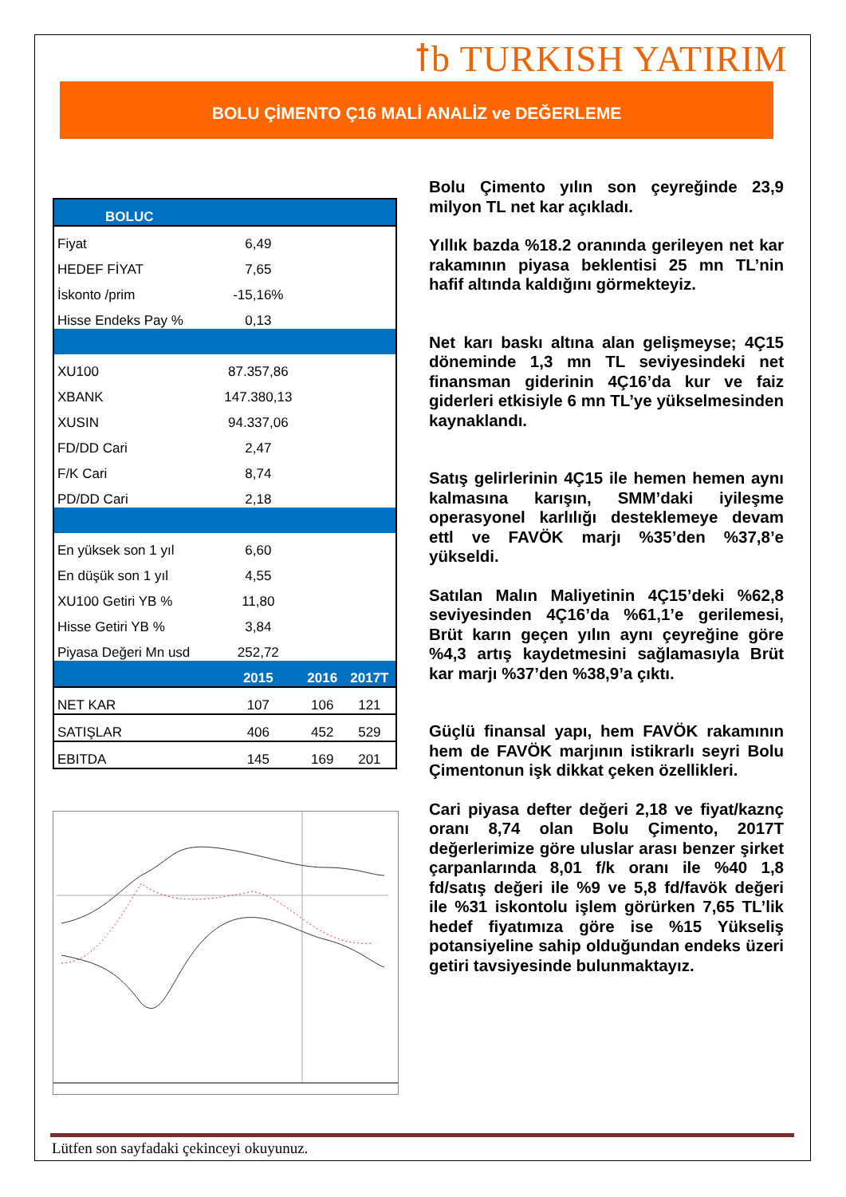ꝉb TURKISH YATIRIM
BOLU ÇİMENTO Ç16 MALİ ANALİZ ve DEĞERLEME
| BOLUC | | | |
| Fiyat | 6,49 | | |
| HEDEF FİYAT | 7,65 | | |
| İskonto /prim | -15,16% | | |
| Hisse Endeks Pay % | 0,13 | | |
| XU100 | 87.357,86 | | |
| XBANK | 147.380,13 | | |
| XUSIN | 94.337,06 | | |
| FD/DD Cari | 2,47 | | |
| F/K Cari | 8,74 | | |
| PD/DD Cari | 2,18 | | |
| En yüksek son 1 yıl | 6,60 | | |
| En düşük son 1 yıl | 4,55 | | |
| XU100 Getiri YB % | 11,80 | | |
| Hisse Getiri YB % | 3,84 | | |
| Piyasa Değeri Mn usd | 252,72 | | |
| | 2015 | 2016 | 2017T |
| NET KAR | 107 | 106 | 121 |
| SATIŞLAR | 406 | 452 | 529 |
| EBITDA | 145 | 169 | 201 |
Bolu Çimento yılın son çeyreğinde 23,9 milyon TL net kar açıkladı.
Yıllık bazda %18.2 oranında gerileyen net kar rakamının piyasa beklentisi 25 mn TL’nin hafif altında kaldığını görmekteyiz.
Net karı baskı altına alan gelişmeyse; 4Ç15 döneminde 1,3 mn TL seviyesindeki net finansman giderinin 4Ç16’da kur ve faiz giderleri etkisiyle 6 mn TL’ye yükselmesinden kaynaklandı.
Satış gelirlerinin 4Ç15 ile hemen hemen aynı kalmasına karışın, SMM’daki iyileşme operasyonel karlılığı desteklemeye devam ettl ve FAVÖK marjı %35’den %37,8’e yükseldi.
Satılan Malın Maliyetinin 4Ç15’deki %62,8 seviyesinden 4Ç16’da %61,1’e gerilemesi, Brüt karın geçen yılın aynı çeyreğine göre %4,3 artış kaydetmesini sağlamasıyla Brüt kar marjı %37’den %38,9’a çıktı.
Güçlü finansal yapı, hem FAVÖK rakamının hem de FAVÖK marjının istikrarlı seyri Bolu Çimentonun işk dikkat çeken özellikleri.
Cari piyasa defter değeri 2,18 ve fiyat/kaznç oranı 8,74 olan Bolu Çimento, 2017T değerlerimize göre uluslar arası benzer şirket çarpanlarında 8,01 f/k oranı ile %40 1,8 fd/satış değeri ile %9 ve 5,8 fd/favök değeri ile %31 iskontolu işlem görürken 7,65 TL’lik hedef fiyatımıza göre ise %15 Yükseliş potansiyeline sahip olduğundan endeks üzeri getiri tavsiyesinde bulunmaktayız.
Lütfen son sayfadaki çekinceyi okuyunuz.